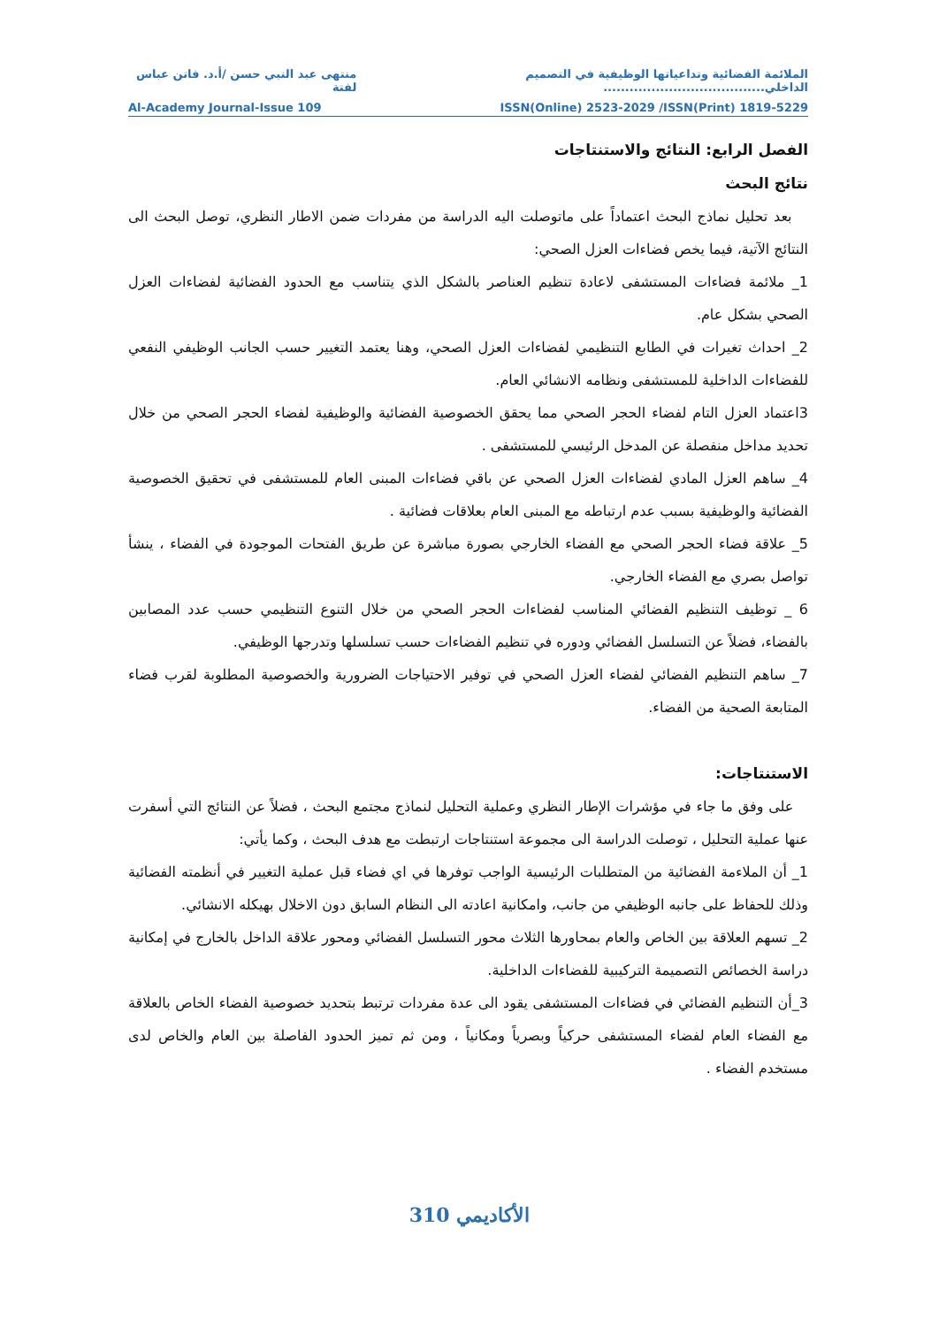الملائمة الفضائية وتداعياتها الوظيفية في التصميم الداخلي..................................... منتهى عبد النبي حسن /أ.د. فاتن عباس لفتة
ISSN(Online) 2523-2029 /ISSN(Print) 1819-5229 Al-Academy Journal-Issue 109
الفصل الرابع: النتائج والاستنتاجات
نتائج البحث
بعد تحليل نماذج البحث اعتماداً على ماتوصلت اليه الدراسة من مفردات ضمن الاطار النظري، توصل البحث الى النتائج الآتية، فيما يخص فضاءات العزل الصحي:
1_ ملائمة فضاءات المستشفى لاعادة تنظيم العناصر بالشكل الذي يتناسب مع الحدود الفضائية لفضاءات العزل الصحي بشكل عام.
2_ احداث تغيرات في الطابع التنظيمي لفضاءات العزل الصحي، وهنا يعتمد التغيير حسب الجانب الوظيفي النفعي للفضاءات الداخلية للمستشفى ونظامه الانشائي العام.
3اعتماد العزل التام لفضاء الحجر الصحي مما يحقق الخصوصية الفضائية والوظيفية لفضاء الحجر الصحي من خلال تحديد مداخل منفصلة عن المدخل الرئيسي للمستشفى .
4_ ساهم العزل المادي لفضاءات العزل الصحي عن باقي فضاءات المبنى العام للمستشفى في تحقيق الخصوصية الفضائية والوظيفية بسبب عدم ارتباطه مع المبنى العام بعلاقات فضائية .
5_ علاقة فضاء الحجر الصحي مع الفضاء الخارجي بصورة مباشرة عن طريق الفتحات الموجودة في الفضاء ، ينشأ تواصل بصري مع الفضاء الخارجي.
6 _ توظيف التنظيم الفضائي المناسب لفضاءات الحجر الصحي من خلال التنوع التنظيمي حسب عدد المصابين بالفضاء، فضلاً عن التسلسل الفضائي ودوره في تنظيم الفضاءات حسب تسلسلها وتدرجها الوظيفي.
7_ ساهم التنظيم الفضائي لفضاء العزل الصحي في توفير الاحتياجات الضرورية والخصوصية المطلوبة لقرب فضاء المتابعة الصحية من الفضاء.
الاستنتاجات:
على وفق ما جاء في مؤشرات الإطار النظري وعملية التحليل لنماذج مجتمع البحث ، فضلاً عن النتائج التي أسفرت عنها عملية التحليل ، توصلت الدراسة الى مجموعة استنتاجات ارتبطت مع هدف البحث ، وكما يأتي:
1_ أن الملاءمة الفضائية من المتطلبات الرئيسية الواجب توفرها في اي فضاء قبل عملية التغيير في أنظمته الفضائية وذلك للحفاظ على جانبه الوظيفي من جانب، وامكانية اعادته الى النظام السابق دون الاخلال بهيكله الانشائي.
2_ تسهم العلاقة بين الخاص والعام بمحاورها الثلاث محور التسلسل الفضائي ومحور علاقة الداخل بالخارج في إمكانية دراسة الخصائص التصميمة التركيبية للفضاءات الداخلية.
3_أن التنظيم الفضائي في فضاءات المستشفى يقود الى عدة مفردات ترتبط بتحديد خصوصية الفضاء الخاص بالعلاقة مع الفضاء العام لفضاء المستشفى حركياً وبصرياً ومكانياً ، ومن ثم تميز الحدود الفاصلة بين العام والخاص لدى مستخدم الفضاء .
الأكاديمي 310